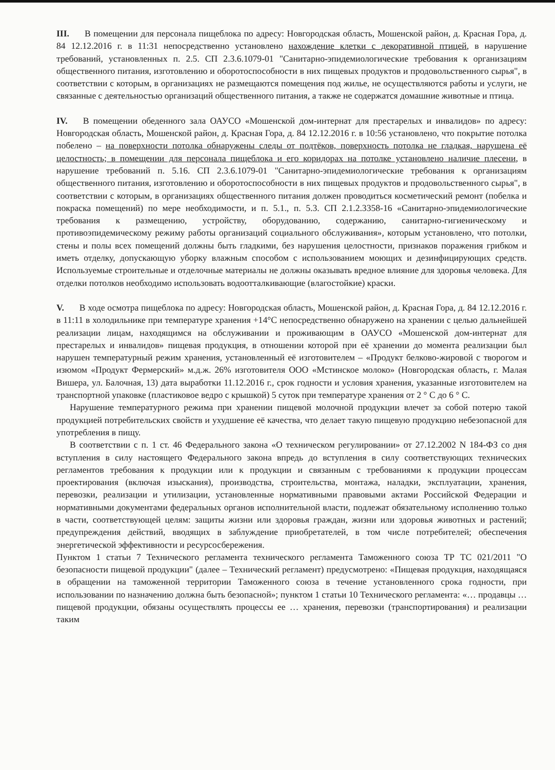III. В помещении для персонала пищеблока по адресу: Новгородская область, Мошенской район, д. Красная Гора, д. 84 12.12.2016 г. в 11:31 непосредственно установлено нахождение клетки с декоративной птицей, в нарушение требований, установленных п. 2.5. СП 2.3.6.1079-01 "Санитарно-эпидемиологические требования к организациям общественного питания, изготовлению и оборотоспособности в них пищевых продуктов и продовольственного сырья", в соответствии с которым, в организациях не размещаются помещения под жилье, не осуществляются работы и услуги, не связанные с деятельностью организаций общественного питания, а также не содержатся домашние животные и птица.
IV. В помещении обеденного зала ОАУСО «Мошенской дом-интернат для престарелых и инвалидов» по адресу: Новгородская область, Мошенской район, д. Красная Гора, д. 84 12.12.2016 г. в 10:56 установлено, что покрытие потолка побелено – на поверхности потолка обнаружены следы от подтёков, поверхность потолка не гладкая, нарушена её целостность; в помещении для персонала пищеблока и его коридорах на потолке установлено наличие плесени, в нарушение требований п. 5.16. СП 2.3.6.1079-01 "Санитарно-эпидемиологические требования к организациям общественного питания, изготовлению и оборотоспособности в них пищевых продуктов и продовольственного сырья", в соответствии с которым, в организациях общественного питания должен проводиться косметический ремонт (побелка и покраска помещений) по мере необходимости, и п. 5.1., п. 5.3. СП 2.1.2.3358-16 «Санитарно-эпидемиологические требования к размещению, устройству, оборудованию, содержанию, санитарно-гигиеническому и противоэпидемическому режиму работы организаций социального обслуживания», которым установлено, что потолки, стены и полы всех помещений должны быть гладкими, без нарушения целостности, признаков поражения грибком и иметь отделку, допускающую уборку влажным способом с использованием моющих и дезинфицирующих средств. Используемые строительные и отделочные материалы не должны оказывать вредное влияние для здоровья человека. Для отделки потолков необходимо использовать водоотталкивающие (влагостойкие) краски.
V. В ходе осмотра пищеблока по адресу: Новгородская область, Мошенской район, д. Красная Гора, д. 84 12.12.2016 г. в 11:11 в холодильнике при температуре хранения +14°С непосредственно обнаружено на хранении с целью дальнейшей реализации лицам, находящимся на обслуживании и проживающим в ОАУСО «Мошенской дом-интернат для престарелых и инвалидов» пищевая продукция, в отношении которой при её хранении до момента реализации был нарушен температурный режим хранения, установленный её изготовителем – «Продукт белково-жировой с творогом и изюмом «Продукт Фермерский» м.д.ж. 26% изготовителя ООО «Мстинское молоко» (Новгородская область, г. Малая Вишера, ул. Балочная, 13) дата выработки 11.12.2016 г., срок годности и условия хранения, указанные изготовителем на транспортной упаковке (пластиковое ведро с крышкой) 5 суток при температуре хранения от 2 ° С до 6 ° С.
Нарушение температурного режима при хранении пищевой молочной продукции влечет за собой потерю такой продукцией потребительских свойств и ухудшение её качества, что делает такую пищевую продукцию небезопасной для употребления в пищу.
В соответствии с п. 1 ст. 46 Федерального закона «О техническом регулировании» от 27.12.2002 N 184-ФЗ со дня вступления в силу настоящего Федерального закона впредь до вступления в силу соответствующих технических регламентов требования к продукции или к продукции и связанным с требованиями к продукции процессам проектирования (включая изыскания), производства, строительства, монтажа, наладки, эксплуатации, хранения, перевозки, реализации и утилизации, установленные нормативными правовыми актами Российской Федерации и нормативными документами федеральных органов исполнительной власти, подлежат обязательному исполнению только в части, соответствующей целям: защиты жизни или здоровья граждан, жизни или здоровья животных и растений; предупреждения действий, вводящих в заблуждение приобретателей, в том числе потребителей; обеспечения энергетической эффективности и ресурсосбережения.
Пунктом 1 статьи 7 Технического регламента технического регламента Таможенного союза ТР ТС 021/2011 "О безопасности пищевой продукции" (далее – Технический регламент) предусмотрено: «Пищевая продукция, находящаяся в обращении на таможенной территории Таможенного союза в течение установленного срока годности, при использовании по назначению должна быть безопасной»; пунктом 1 статьи 10 Технического регламента: «… продавцы … пищевой продукции, обязаны осуществлять процессы ее … хранения, перевозки (транспортирования) и реализации таким